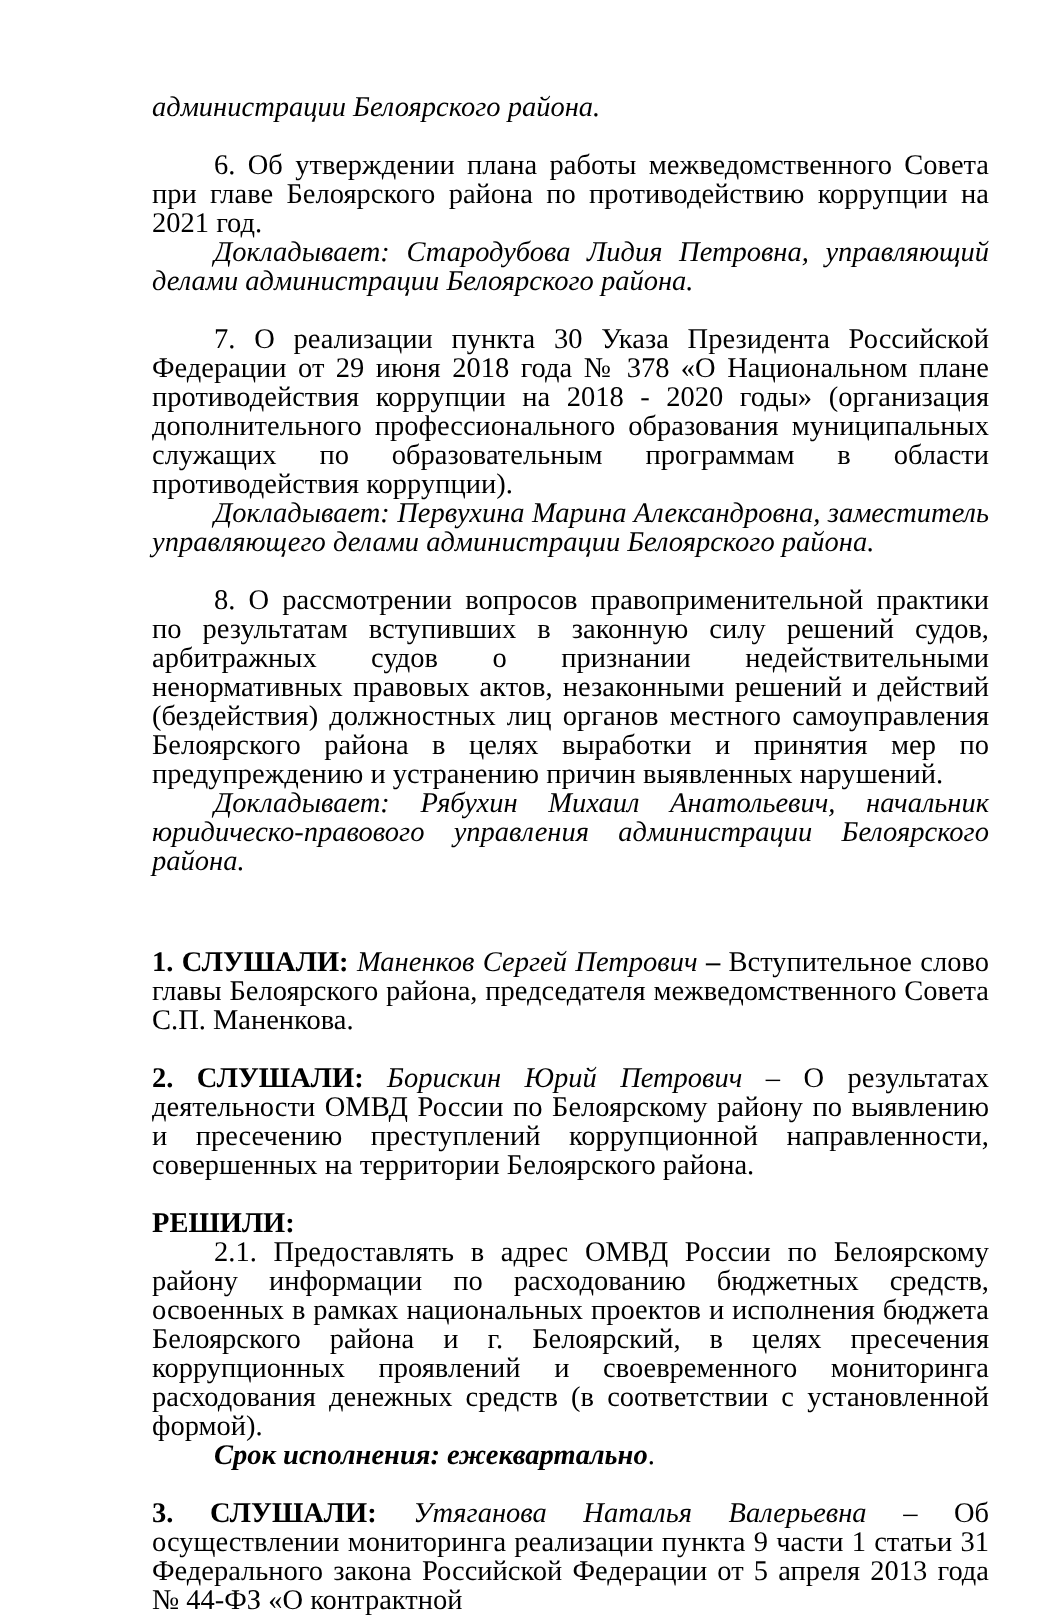администрации Белоярского района.
6. Об утверждении плана работы межведомственного Совета при главе Белоярского района по противодействию коррупции на 2021 год.
Докладывает: Стародубова Лидия Петровна, управляющий делами администрации Белоярского района.
7. О реализации пункта 30 Указа Президента Российской Федерации от 29 июня 2018 года № 378 «О Национальном плане противодействия коррупции на 2018 - 2020 годы» (организация дополнительного профессионального образования муниципальных служащих по образовательным программам в области противодействия коррупции).
Докладывает: Первухина Марина Александровна, заместитель управляющего делами администрации Белоярского района.
8. О рассмотрении вопросов правоприменительной практики по результатам вступивших в законную силу решений судов, арбитражных судов о признании недействительными ненормативных правовых актов, незаконными решений и действий (бездействия) должностных лиц органов местного самоуправления Белоярского района в целях выработки и принятия мер по предупреждению и устранению причин выявленных нарушений.
Докладывает: Рябухин Михаил Анатольевич, начальник юридическо-правового управления администрации Белоярского района.
1. СЛУШАЛИ: Маненков Сергей Петрович – Вступительное слово главы Белоярского района, председателя межведомственного Совета С.П. Маненкова.
2. СЛУШАЛИ: Борискин Юрий Петрович – О результатах деятельности ОМВД России по Белоярскому району по выявлению и пресечению преступлений коррупционной направленности, совершенных на территории Белоярского района.
РЕШИЛИ:
2.1. Предоставлять в адрес ОМВД России по Белоярскому району информации по расходованию бюджетных средств, освоенных в рамках национальных проектов и исполнения бюджета Белоярского района и г. Белоярский, в целях пресечения коррупционных проявлений и своевременного мониторинга расходования денежных средств (в соответствии с установленной формой).
Срок исполнения: ежеквартально.
3. СЛУШАЛИ: Утяганова Наталья Валерьевна – Об осуществлении мониторинга реализации пункта 9 части 1 статьи 31 Федерального закона Российской Федерации от 5 апреля 2013 года № 44-ФЗ «О контрактной